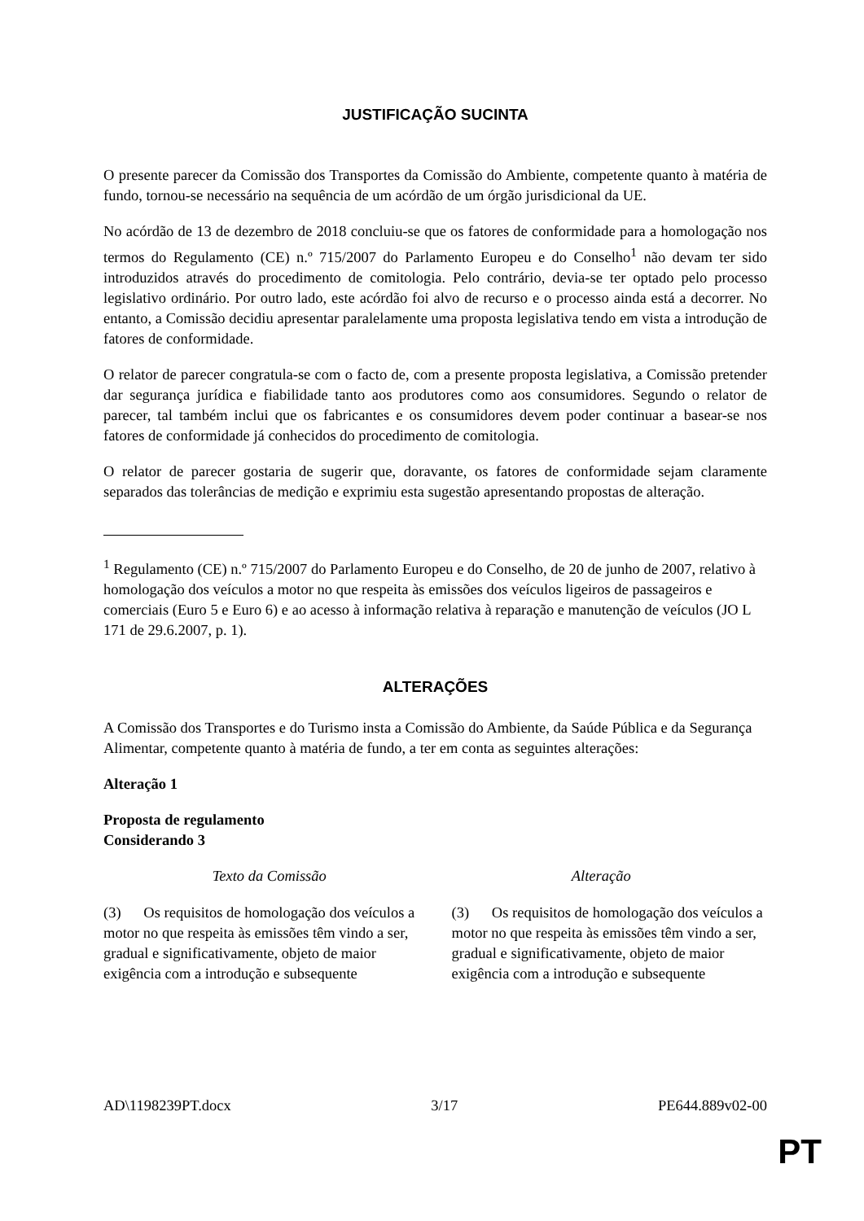JUSTIFICAÇÃO SUCINTA
O presente parecer da Comissão dos Transportes da Comissão do Ambiente, competente quanto à matéria de fundo, tornou-se necessário na sequência de um acórdão de um órgão jurisdicional da UE.
No acórdão de 13 de dezembro de 2018 concluiu-se que os fatores de conformidade para a homologação nos termos do Regulamento (CE) n.º 715/2007 do Parlamento Europeu e do Conselho<sup>1</sup> não devam ter sido introduzidos através do procedimento de comitologia. Pelo contrário, devia-se ter optado pelo processo legislativo ordinário. Por outro lado, este acórdão foi alvo de recurso e o processo ainda está a decorrer. No entanto, a Comissão decidiu apresentar paralelamente uma proposta legislativa tendo em vista a introdução de fatores de conformidade.
O relator de parecer congratula-se com o facto de, com a presente proposta legislativa, a Comissão pretender dar segurança jurídica e fiabilidade tanto aos produtores como aos consumidores. Segundo o relator de parecer, tal também inclui que os fabricantes e os consumidores devem poder continuar a basear-se nos fatores de conformidade já conhecidos do procedimento de comitologia.
O relator de parecer gostaria de sugerir que, doravante, os fatores de conformidade sejam claramente separados das tolerâncias de medição e exprimiu esta sugestão apresentando propostas de alteração.
<sup>1</sup> Regulamento (CE) n.º 715/2007 do Parlamento Europeu e do Conselho, de 20 de junho de 2007, relativo à homologação dos veículos a motor no que respeita às emissões dos veículos ligeiros de passageiros e comerciais (Euro 5 e Euro 6) e ao acesso à informação relativa à reparação e manutenção de veículos (JO L 171 de 29.6.2007, p. 1).
ALTERAÇÕES
A Comissão dos Transportes e do Turismo insta a Comissão do Ambiente, da Saúde Pública e da Segurança Alimentar, competente quanto à matéria de fundo, a ter em conta as seguintes alterações:
Alteração 1
Proposta de regulamento
Considerando 3
| Texto da Comissão | Alteração |
| --- | --- |
| (3) Os requisitos de homologação dos veículos a motor no que respeita às emissões têm vindo a ser, gradual e significativamente, objeto de maior exigência com a introdução e subsequente | (3) Os requisitos de homologação dos veículos a motor no que respeita às emissões têm vindo a ser, gradual e significativamente, objeto de maior exigência com a introdução e subsequente |
AD\1198239PT.docx 3/17 PE644.889v02-00
PT